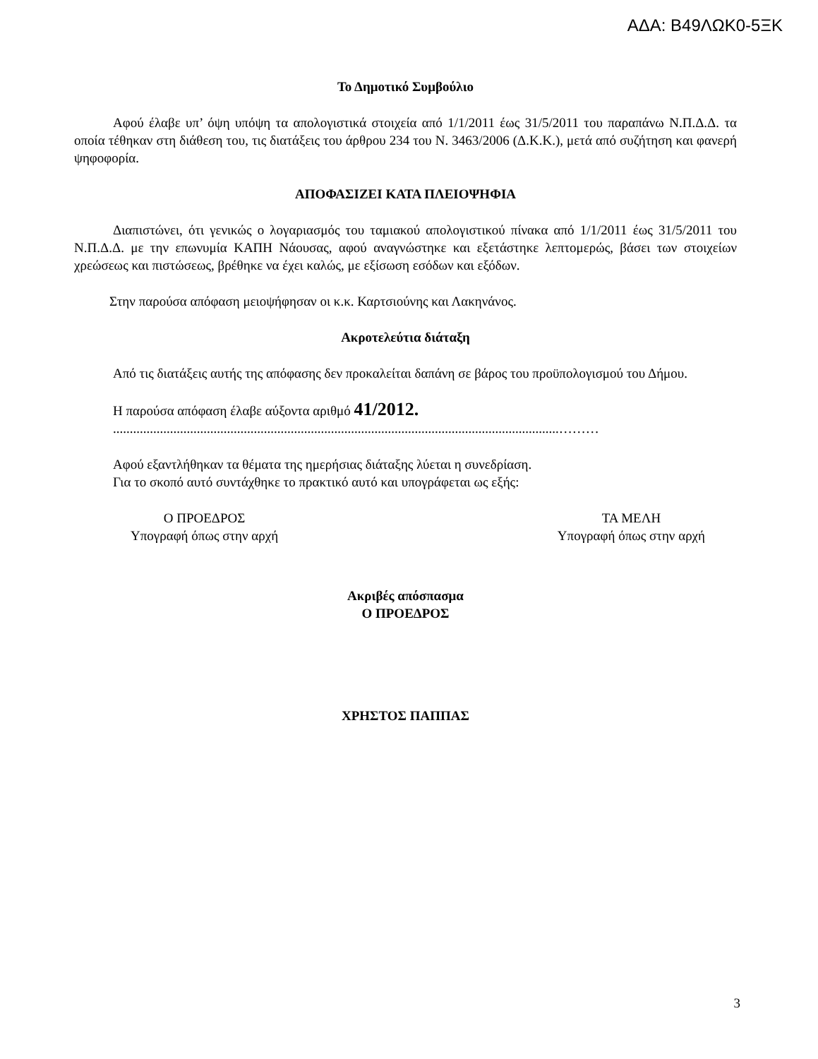ΑΔΑ: Β49ΛΩΚ0-5ΞΚ
Το Δημοτικό Συμβούλιο
Αφού έλαβε υπ’ όψη υπόψη τα απολογιστικά στοιχεία από 1/1/2011 έως 31/5/2011 του παραπάνω Ν.Π.Δ.Δ. τα οποία τέθηκαν στη διάθεση του, τις διατάξεις του άρθρου 234 του Ν. 3463/2006 (Δ.Κ.Κ.), μετά από συζήτηση και φανερή ψηφοφορία.
ΑΠΟΦΑΣΙΖΕΙ ΚΑΤΑ ΠΛΕΙΟΨΗΦΙΑ
Διαπιστώνει, ότι γενικώς ο λογαριασμός του ταμιακού απολογιστικού πίνακα από 1/1/2011 έως 31/5/2011 του Ν.Π.Δ.Δ. με την επωνυμία ΚΑΠΗ Νάουσας, αφού αναγνώστηκε και εξετάστηκε λεπτομερώς, βάσει των στοιχείων χρεώσεως και πιστώσεως, βρέθηκε να έχει καλώς, με εξίσωση εσόδων και εξόδων.
Στην παρούσα απόφαση μειοψήφησαν οι κ.κ. Καρτσιούνης και Λακηνάνος.
Ακροτελεύτια διάταξη
Από τις διατάξεις αυτής της απόφασης δεν προκαλείται δαπάνη σε βάρος του προϋπολογισμού του Δήμου.
Η παρούσα απόφαση έλαβε αύξοντα αριθμό 41/2012.
.....................................................................................................................................………
Αφού εξαντλήθηκαν τα θέματα της ημερήσιας διάταξης λύεται η συνεδρίαση.
Για το σκοπό αυτό συντάχθηκε το πρακτικό αυτό και υπογράφεται ως εξής:
Ο ΠΡΟΕΔΡΟΣ
Υπογραφή όπως στην αρχή
ΤΑ ΜΕΛΗ
Υπογραφή όπως στην αρχή
Ακριβές απόσπασμα
Ο ΠΡΟΕΔΡΟΣ
ΧΡΗΣΤΟΣ ΠΑΠΠΑΣ
3